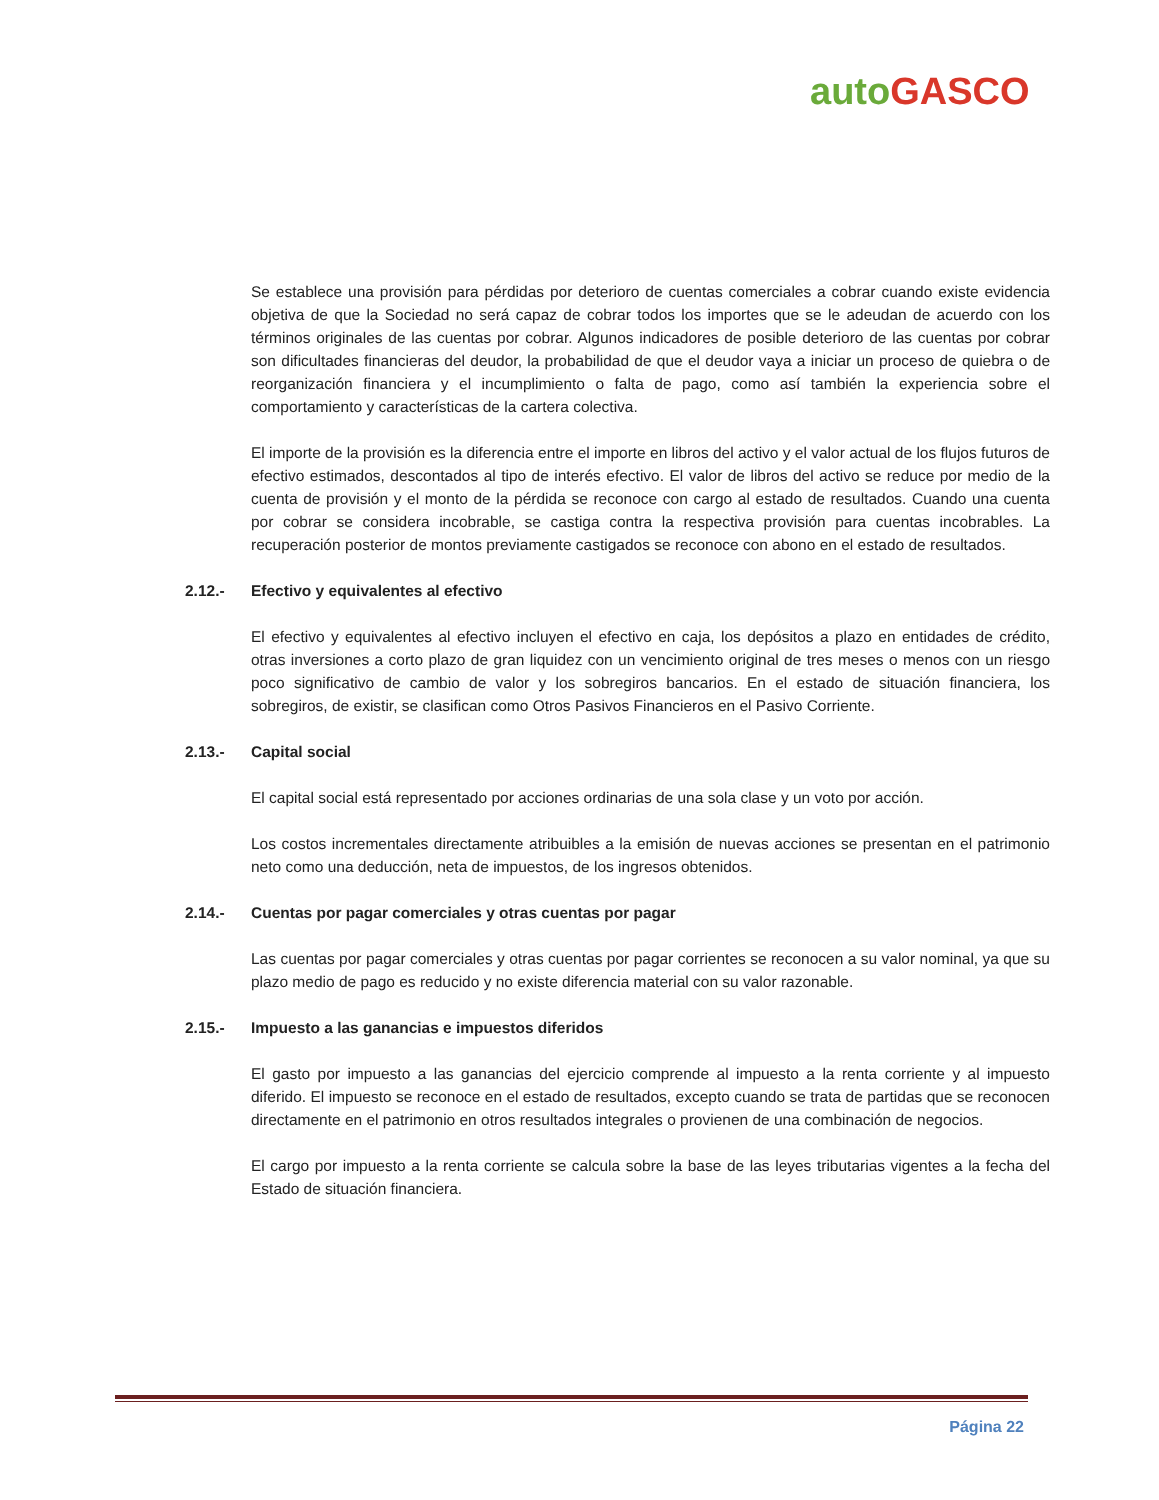auto GASCO
Se establece una provisión para pérdidas por deterioro de cuentas comerciales a cobrar cuando existe evidencia objetiva de que la Sociedad no será capaz de cobrar todos los importes que se le adeudan de acuerdo con los términos originales de las cuentas por cobrar. Algunos indicadores de posible deterioro de las cuentas por cobrar son dificultades financieras del deudor, la probabilidad de que el deudor vaya a iniciar un proceso de quiebra o de reorganización financiera y el incumplimiento o falta de pago, como así también la experiencia sobre el comportamiento y características de la cartera colectiva.
El importe de la provisión es la diferencia entre el importe en libros del activo y el valor actual de los flujos futuros de efectivo estimados, descontados al tipo de interés efectivo. El valor de libros del activo se reduce por medio de la cuenta de provisión y el monto de la pérdida se reconoce con cargo al estado de resultados. Cuando una cuenta por cobrar se considera incobrable, se castiga contra la respectiva provisión para cuentas incobrables. La recuperación posterior de montos previamente castigados se reconoce con abono en el estado de resultados.
2.12.- Efectivo y equivalentes al efectivo
El efectivo y equivalentes al efectivo incluyen el efectivo en caja, los depósitos a plazo en entidades de crédito, otras inversiones a corto plazo de gran liquidez con un vencimiento original de tres meses o menos con un riesgo poco significativo de cambio de valor y los sobregiros bancarios. En el estado de situación financiera, los sobregiros, de existir, se clasifican como Otros Pasivos Financieros en el Pasivo Corriente.
2.13.- Capital social
El capital social está representado por acciones ordinarias de una sola clase y un voto por acción.
Los costos incrementales directamente atribuibles a la emisión de nuevas acciones se presentan en el patrimonio neto como una deducción, neta de impuestos, de los ingresos obtenidos.
2.14.- Cuentas por pagar comerciales y otras cuentas por pagar
Las cuentas por pagar comerciales y otras cuentas por pagar corrientes se reconocen a su valor nominal, ya que su plazo medio de pago es reducido y no existe diferencia material con su valor razonable.
2.15.- Impuesto a las ganancias e impuestos diferidos
El gasto por impuesto a las ganancias del ejercicio comprende al impuesto a la renta corriente y al impuesto diferido. El impuesto se reconoce en el estado de resultados, excepto cuando se trata de partidas que se reconocen directamente en el patrimonio en otros resultados integrales o provienen de una combinación de negocios.
El cargo por impuesto a la renta corriente se calcula sobre la base de las leyes tributarias vigentes a la fecha del Estado de situación financiera.
Página 22